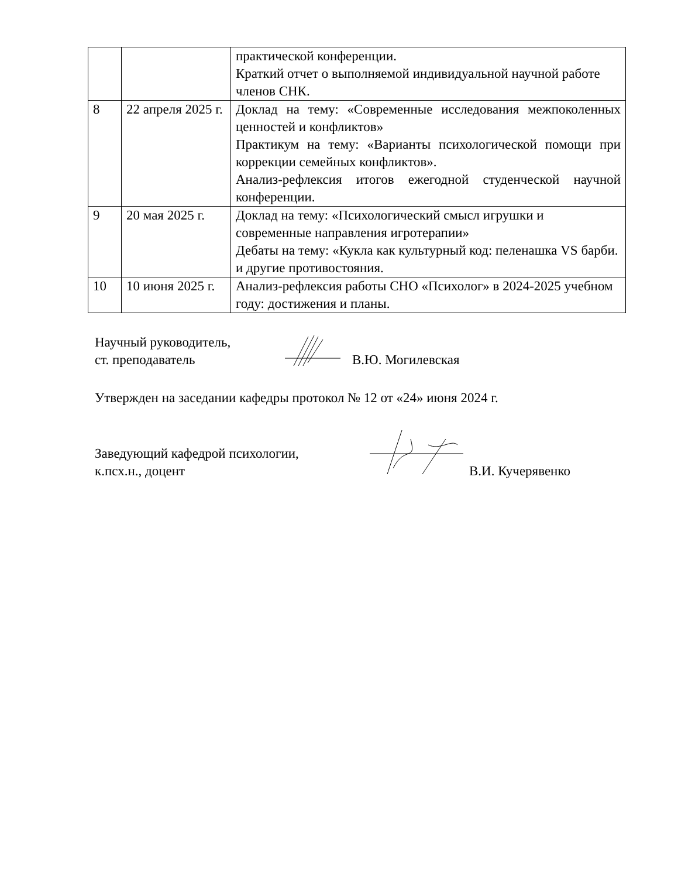| | | практической конференции. Краткий отчет о выполняемой индивидуальной научной работе членов СНК. |
| 8 | 22 апреля 2025 г. | Доклад на тему: «Современные исследования межпоколенных ценностей и конфликтов» Практикум на тему: «Варианты психологической помощи при коррекции семейных конфликтов». Анализ-рефлексия итогов ежегодной студенческой научной конференции. |
| 9 | 20 мая 2025 г. | Доклад на тему: «Психологический смысл игрушки и современные направления игротерапии» Дебаты на тему: «Кукла как культурный код: пеленашка VS барби. и другие противостояния. |
| 10 | 10 июня 2025 г. | Анализ-рефлексия работы СНО «Психолог» в 2024-2025 учебном году: достижения и планы. |
Научный руководитель,
ст. преподаватель
В.Ю. Могилевская
Утвержден на заседании кафедры протокол № 12 от «24» июня 2024 г.
Заведующий кафедрой психологии,
к.псх.н., доцент
В.И. Кучерявенко